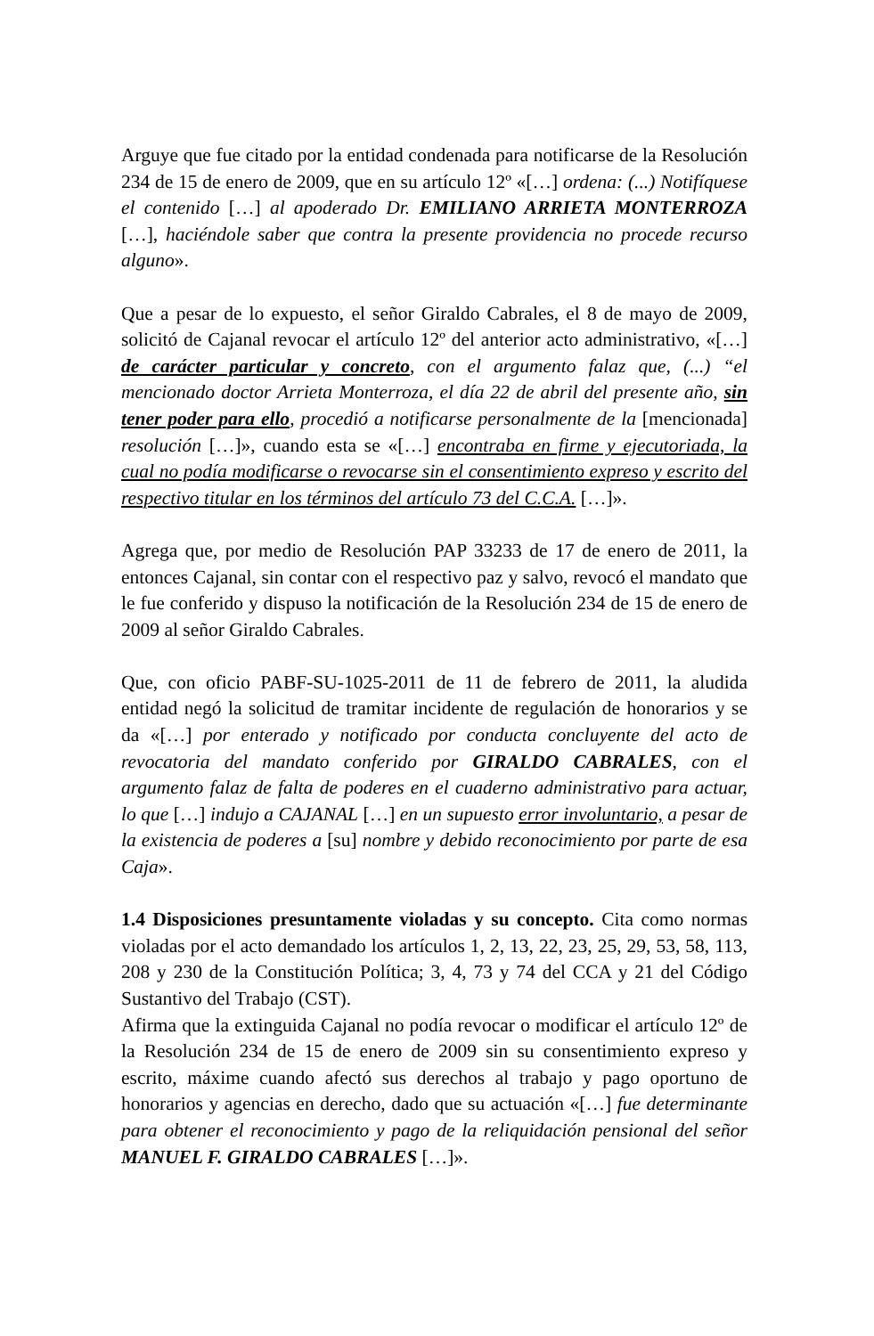Arguye que fue citado por la entidad condenada para notificarse de la Resolución 234 de 15 de enero de 2009, que en su artículo 12º «[…] ordena: (...) Notifíquese el contenido […] al apoderado Dr. EMILIANO ARRIETA MONTERROZA […], haciéndole saber que contra la presente providencia no procede recurso alguno».
Que a pesar de lo expuesto, el señor Giraldo Cabrales, el 8 de mayo de 2009, solicitó de Cajanal revocar el artículo 12º del anterior acto administrativo, «[…] de carácter particular y concreto, con el argumento falaz que, (...) “el mencionado doctor Arrieta Monterroza, el día 22 de abril del presente año, sin tener poder para ello, procedió a notificarse personalmente de la [mencionada] resolución […]», cuando esta se «[…] encontraba en firme y ejecutoriada, la cual no podía modificarse o revocarse sin el consentimiento expreso y escrito del respectivo titular en los términos del artículo 73 del C.C.A. […]».
Agrega que, por medio de Resolución PAP 33233 de 17 de enero de 2011, la entonces Cajanal, sin contar con el respectivo paz y salvo, revocó el mandato que le fue conferido y dispuso la notificación de la Resolución 234 de 15 de enero de 2009 al señor Giraldo Cabrales.
Que, con oficio PABF-SU-1025-2011 de 11 de febrero de 2011, la aludida entidad negó la solicitud de tramitar incidente de regulación de honorarios y se da «[…] por enterado y notificado por conducta concluyente del acto de revocatoria del mandato conferido por GIRALDO CABRALES, con el argumento falaz de falta de poderes en el cuaderno administrativo para actuar, lo que […] indujo a CAJANAL […] en un supuesto error involuntario, a pesar de la existencia de poderes a [su] nombre y debido reconocimiento por parte de esa Caja».
1.4 Disposiciones presuntamente violadas y su concepto. Cita como normas violadas por el acto demandado los artículos 1, 2, 13, 22, 23, 25, 29, 53, 58, 113, 208 y 230 de la Constitución Política; 3, 4, 73 y 74 del CCA y 21 del Código Sustantivo del Trabajo (CST).
Afirma que la extinguida Cajanal no podía revocar o modificar el artículo 12º de la Resolución 234 de 15 de enero de 2009 sin su consentimiento expreso y escrito, máxime cuando afectó sus derechos al trabajo y pago oportuno de honorarios y agencias en derecho, dado que su actuación «[…] fue determinante para obtener el reconocimiento y pago de la reliquidación pensional del señor MANUEL F. GIRALDO CABRALES […]».